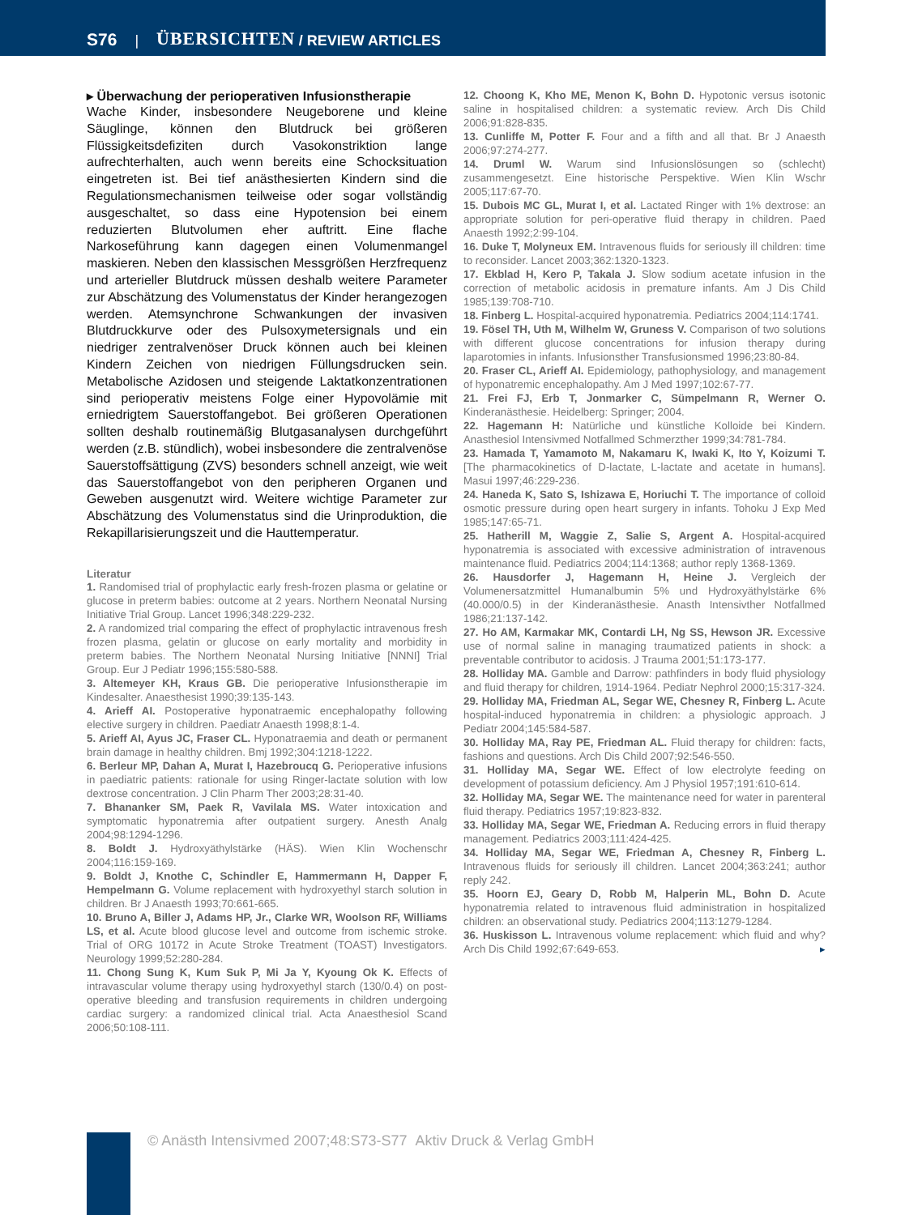S76 | ÜBERSICHTEN / REVIEW ARTICLES
▸ Überwachung der perioperativen Infusionstherapie
Wache Kinder, insbesondere Neugeborene und kleine Säuglinge, können den Blutdruck bei größeren Flüssigkeitsdefiziten durch Vasokonstriktion lange aufrechterhalten, auch wenn bereits eine Schocksituation eingetreten ist. Bei tief anästhesierten Kindern sind die Regulationsmechanismen teilweise oder sogar vollständig ausgeschaltet, so dass eine Hypotension bei einem reduzierten Blutvolumen eher auftritt. Eine flache Narkoseführung kann dagegen einen Volumenmangel maskieren. Neben den klassischen Messgrößen Herzfrequenz und arterieller Blutdruck müssen deshalb weitere Parameter zur Abschätzung des Volumenstatus der Kinder herangezogen werden. Atemsynchrone Schwankungen der invasiven Blutdruckkurve oder des Pulsoxymetersignals und ein niedriger zentralvenöser Druck können auch bei kleinen Kindern Zeichen von niedrigen Füllungsdrucken sein. Metabolische Azidosen und steigende Laktatkonzentrationen sind perioperativ meistens Folge einer Hypovolämie mit erniedrigtem Sauerstoffangebot. Bei größeren Operationen sollten deshalb routinemäßig Blutgasanalysen durchgeführt werden (z.B. stündlich), wobei insbesondere die zentralvenöse Sauerstoffsättigung (ZVS) besonders schnell anzeigt, wie weit das Sauerstoffangebot von den peripheren Organen und Geweben ausgenutzt wird. Weitere wichtige Parameter zur Abschätzung des Volumenstatus sind die Urinproduktion, die Rekapillarisierungszeit und die Hauttemperatur.
Literatur
1. Randomised trial of prophylactic early fresh-frozen plasma or gelatine or glucose in preterm babies: outcome at 2 years. Northern Neonatal Nursing Initiative Trial Group. Lancet 1996;348:229-232.
2. A randomized trial comparing the effect of prophylactic intravenous fresh frozen plasma, gelatin or glucose on early mortality and morbidity in preterm babies. The Northern Neonatal Nursing Initiative [NNNI] Trial Group. Eur J Pediatr 1996;155:580-588.
3. Altemeyer KH, Kraus GB. Die perioperative Infusionstherapie im Kindesalter. Anaesthesist 1990;39:135-143.
4. Arieff AI. Postoperative hyponatraemic encephalopathy following elective surgery in children. Paediatr Anaesth 1998;8:1-4.
5. Arieff AI, Ayus JC, Fraser CL. Hyponatraemia and death or permanent brain damage in healthy children. Bmj 1992;304:1218-1222.
6. Berleur MP, Dahan A, Murat I, Hazebroucq G. Perioperative infusions in paediatric patients: rationale for using Ringer-lactate solution with low dextrose concentration. J Clin Pharm Ther 2003;28:31-40.
7. Bhananker SM, Paek R, Vavilala MS. Water intoxication and symptomatic hyponatremia after outpatient surgery. Anesth Analg 2004;98:1294-1296.
8. Boldt J. Hydroxyäthylstärke (HÄS). Wien Klin Wochenschr 2004;116:159-169.
9. Boldt J, Knothe C, Schindler E, Hammermann H, Dapper F, Hempelmann G. Volume replacement with hydroxyethyl starch solution in children. Br J Anaesth 1993;70:661-665.
10. Bruno A, Biller J, Adams HP, Jr., Clarke WR, Woolson RF, Williams LS, et al. Acute blood glucose level and outcome from ischemic stroke. Trial of ORG 10172 in Acute Stroke Treatment (TOAST) Investigators. Neurology 1999;52:280-284.
11. Chong Sung K, Kum Suk P, Mi Ja Y, Kyoung Ok K. Effects of intravascular volume therapy using hydroxyethyl starch (130/0.4) on post-operative bleeding and transfusion requirements in children undergoing cardiac surgery: a randomized clinical trial. Acta Anaesthesiol Scand 2006;50:108-111.
12. Choong K, Kho ME, Menon K, Bohn D. Hypotonic versus isotonic saline in hospitalised children: a systematic review. Arch Dis Child 2006;91:828-835.
13. Cunliffe M, Potter F. Four and a fifth and all that. Br J Anaesth 2006;97:274-277.
14. Druml W. Warum sind Infusionslösungen so (schlecht) zusammengesetzt. Eine historische Perspektive. Wien Klin Wschr 2005;117:67-70.
15. Dubois MC GL, Murat I, et al. Lactated Ringer with 1% dextrose: an appropriate solution for peri-operative fluid therapy in children. Paed Anaesth 1992;2:99-104.
16. Duke T, Molyneux EM. Intravenous fluids for seriously ill children: time to reconsider. Lancet 2003;362:1320-1323.
17. Ekblad H, Kero P, Takala J. Slow sodium acetate infusion in the correction of metabolic acidosis in premature infants. Am J Dis Child 1985;139:708-710.
18. Finberg L. Hospital-acquired hyponatremia. Pediatrics 2004;114:1741.
19. Fösel TH, Uth M, Wilhelm W, Gruness V. Comparison of two solutions with different glucose concentrations for infusion therapy during laparotomies in infants. Infusionsther Transfusionsmed 1996;23:80-84.
20. Fraser CL, Arieff AI. Epidemiology, pathophysiology, and management of hyponatremic encephalopathy. Am J Med 1997;102:67-77.
21. Frei FJ, Erb T, Jonmarker C, Sümpelmann R, Werner O. Kinderanästhesie. Heidelberg: Springer; 2004.
22. Hagemann H: Natürliche und künstliche Kolloide bei Kindern. Anasthesiol Intensivmed Notfallmed Schmerzther 1999;34:781-784.
23. Hamada T, Yamamoto M, Nakamaru K, Iwaki K, Ito Y, Koizumi T. [The pharmacokinetics of D-lactate, L-lactate and acetate in humans]. Masui 1997;46:229-236.
24. Haneda K, Sato S, Ishizawa E, Horiuchi T. The importance of colloid osmotic pressure during open heart surgery in infants. Tohoku J Exp Med 1985;147:65-71.
25. Hatherill M, Waggie Z, Salie S, Argent A. Hospital-acquired hyponatremia is associated with excessive administration of intravenous maintenance fluid. Pediatrics 2004;114:1368; author reply 1368-1369.
26. Hausdorfer J, Hagemann H, Heine J. Vergleich der Volumenersatzmittel Humanalbumin 5% und Hydroxyäthylstärke 6% (40.000/0.5) in der Kinderanästhesie. Anasth Intensivther Notfallmed 1986;21:137-142.
27. Ho AM, Karmakar MK, Contardi LH, Ng SS, Hewson JR. Excessive use of normal saline in managing traumatized patients in shock: a preventable contributor to acidosis. J Trauma 2001;51:173-177.
28. Holliday MA. Gamble and Darrow: pathfinders in body fluid physiology and fluid therapy for children, 1914-1964. Pediatr Nephrol 2000;15:317-324.
29. Holliday MA, Friedman AL, Segar WE, Chesney R, Finberg L. Acute hospital-induced hyponatremia in children: a physiologic approach. J Pediatr 2004;145:584-587.
30. Holliday MA, Ray PE, Friedman AL. Fluid therapy for children: facts, fashions and questions. Arch Dis Child 2007;92:546-550.
31. Holliday MA, Segar WE. Effect of low electrolyte feeding on development of potassium deficiency. Am J Physiol 1957;191:610-614.
32. Holliday MA, Segar WE. The maintenance need for water in parenteral fluid therapy. Pediatrics 1957;19:823-832.
33. Holliday MA, Segar WE, Friedman A. Reducing errors in fluid therapy management. Pediatrics 2003;111:424-425.
34. Holliday MA, Segar WE, Friedman A, Chesney R, Finberg L. Intravenous fluids for seriously ill children. Lancet 2004;363:241; author reply 242.
35. Hoorn EJ, Geary D, Robb M, Halperin ML, Bohn D. Acute hyponatremia related to intravenous fluid administration in hospitalized children: an observational study. Pediatrics 2004;113:1279-1284.
36. Huskisson L. Intravenous volume replacement: which fluid and why? Arch Dis Child 1992;67:649-653. ▸
© Anästh Intensivmed 2007;48:S73-S77 Aktiv Druck & Verlag GmbH